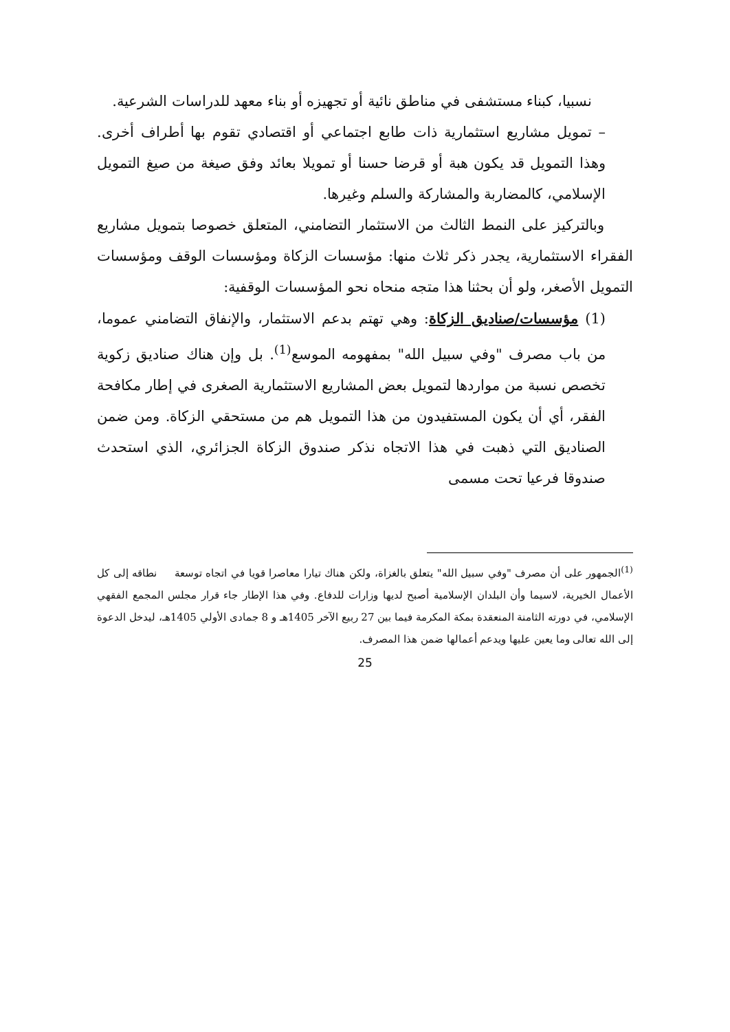نسبيا، كبناء مستشفى في مناطق نائية أو تجهيزه أو بناء معهد للدراسات الشرعية.
– تمويل مشاريع استثمارية ذات طابع اجتماعي أو اقتصادي تقوم بها أطراف أخرى. وهذا التمويل قد يكون هبة أو قرضا حسنا أو تمويلا بعائد وفق صيغة من صيغ التمويل الإسلامي، كالمضاربة والمشاركة والسلم وغيرها.
وبالتركيز على النمط الثالث من الاستثمار التضامني، المتعلق خصوصا بتمويل مشاريع الفقراء الاستثمارية، يجدر ذكر ثلاث منها: مؤسسات الزكاة ومؤسسات الوقف ومؤسسات التمويل الأصغر، ولو أن بحثنا هذا متجه منحاه نحو المؤسسات الوقفية:
(1) مؤسسات/صناديق الزكاة: وهي تهتم بدعم الاستثمار، والإنفاق التضامني عموما، من باب مصرف "وفي سبيل الله" بمفهومه الموسع<sup>(1)</sup>. بل وإن هناك صناديق زكوية تخصص نسبة من مواردها لتمويل بعض المشاريع الاستثمارية الصغرى في إطار مكافحة الفقر، أي أن يكون المستفيدون من هذا التمويل هم من مستحقي الزكاة. ومن ضمن الصناديق التي ذهبت في هذا الاتجاه نذكر صندوق الزكاة الجزائري، الذي استحدث صندوقا فرعيا تحت مسمى
<sup>(1)</sup> الجمهور على أن مصرف "وفي سبيل الله" يتعلق بالغزاة، ولكن هناك تيارا معاصرا قويا في اتجاه توسعة نطاقه إلى كل الأعمال الخيرية، لاسيما وأن البلدان الإسلامية أصبح لديها وزارات للدفاع. وفي هذا الإطار جاء قرار مجلس المجمع الفقهي الإسلامي، في دورته الثامنة المنعقدة بمكة المكرمة فيما بين 27 ربيع الآخر 1405هـ و 8 جمادى الأولي 1405هـ، ليدخل الدعوة إلى الله تعالى وما يعين عليها ويدعم أعمالها ضمن هذا المصرف.
25